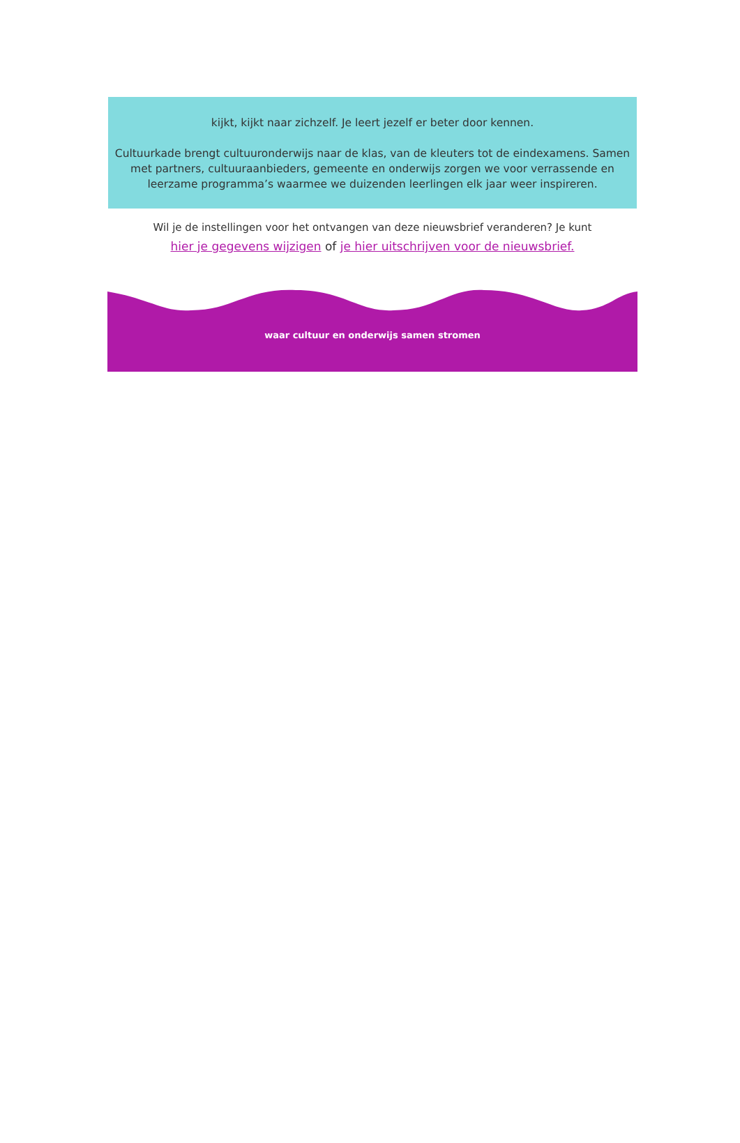kijkt, kijkt naar zichzelf. Je leert jezelf er beter door kennen.
Cultuurkade brengt cultuuronderwijs naar de klas, van de kleuters tot de eindexamens. Samen met partners, cultuuraanbieders, gemeente en onderwijs zorgen we voor verrassende en leerzame programma’s waarmee we duizenden leerlingen elk jaar weer inspireren.
Wil je de instellingen voor het ontvangen van deze nieuwsbrief veranderen? Je kunt
hier je gegevens wijzigen of je hier uitschrijven voor de nieuwsbrief.
waar cultuur en onderwijs samen stromen